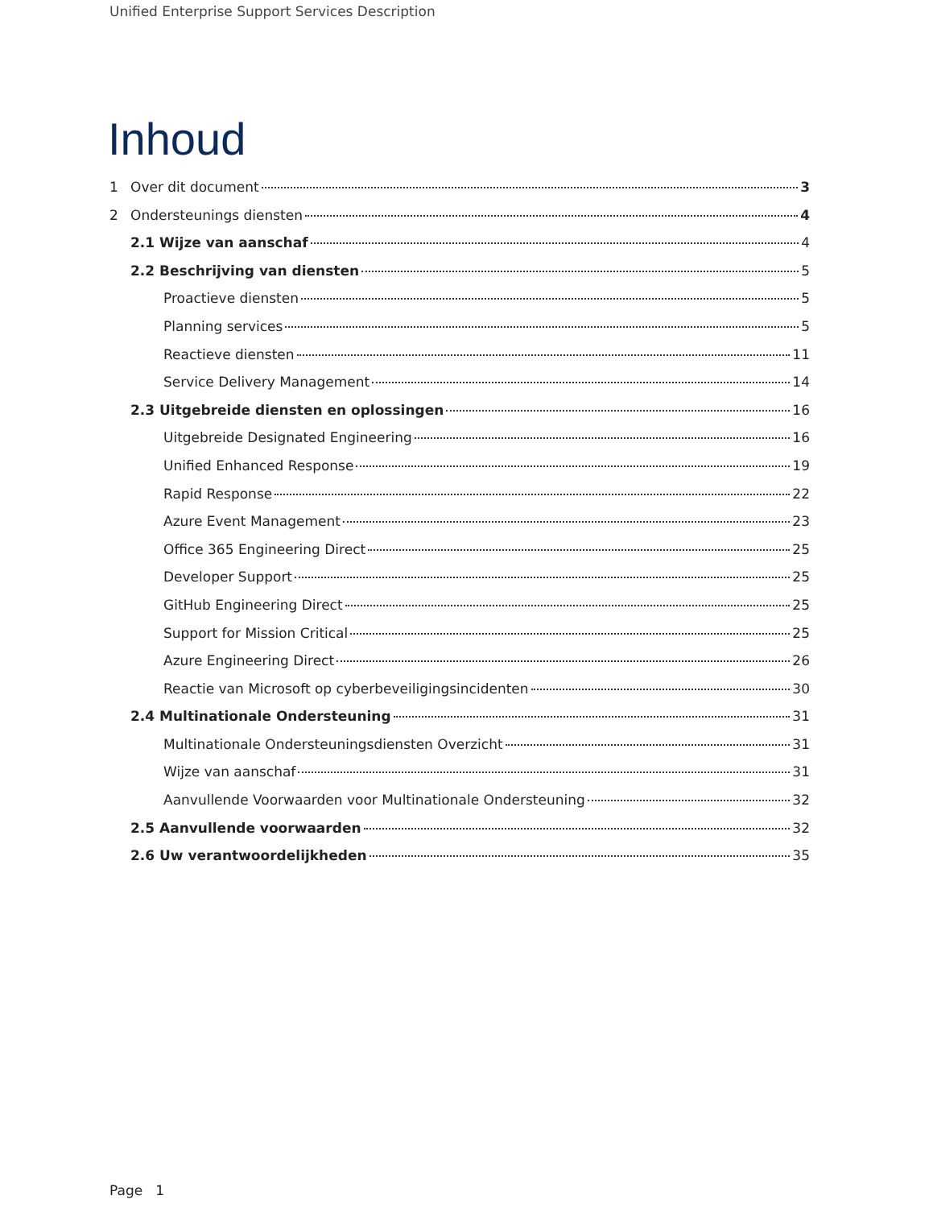Unified Enterprise Support Services Description
Inhoud
1 Over dit document 3
2 Ondersteunings diensten 4
2.1 Wijze van aanschaf 4
2.2 Beschrijving van diensten 5
Proactieve diensten 5
Planning services 5
Reactieve diensten 11
Service Delivery Management 14
2.3 Uitgebreide diensten en oplossingen 16
Uitgebreide Designated Engineering 16
Unified Enhanced Response 19
Rapid Response 22
Azure Event Management 23
Office 365 Engineering Direct 25
Developer Support 25
GitHub Engineering Direct 25
Support for Mission Critical 25
Azure Engineering Direct 26
Reactie van Microsoft op cyberbeveiligingsincidenten 30
2.4 Multinationale Ondersteuning 31
Multinationale Ondersteuningsdiensten Overzicht 31
Wijze van aanschaf 31
Aanvullende Voorwaarden voor Multinationale Ondersteuning 32
2.5 Aanvullende voorwaarden 32
2.6 Uw verantwoordelijkheden 35
Page 1